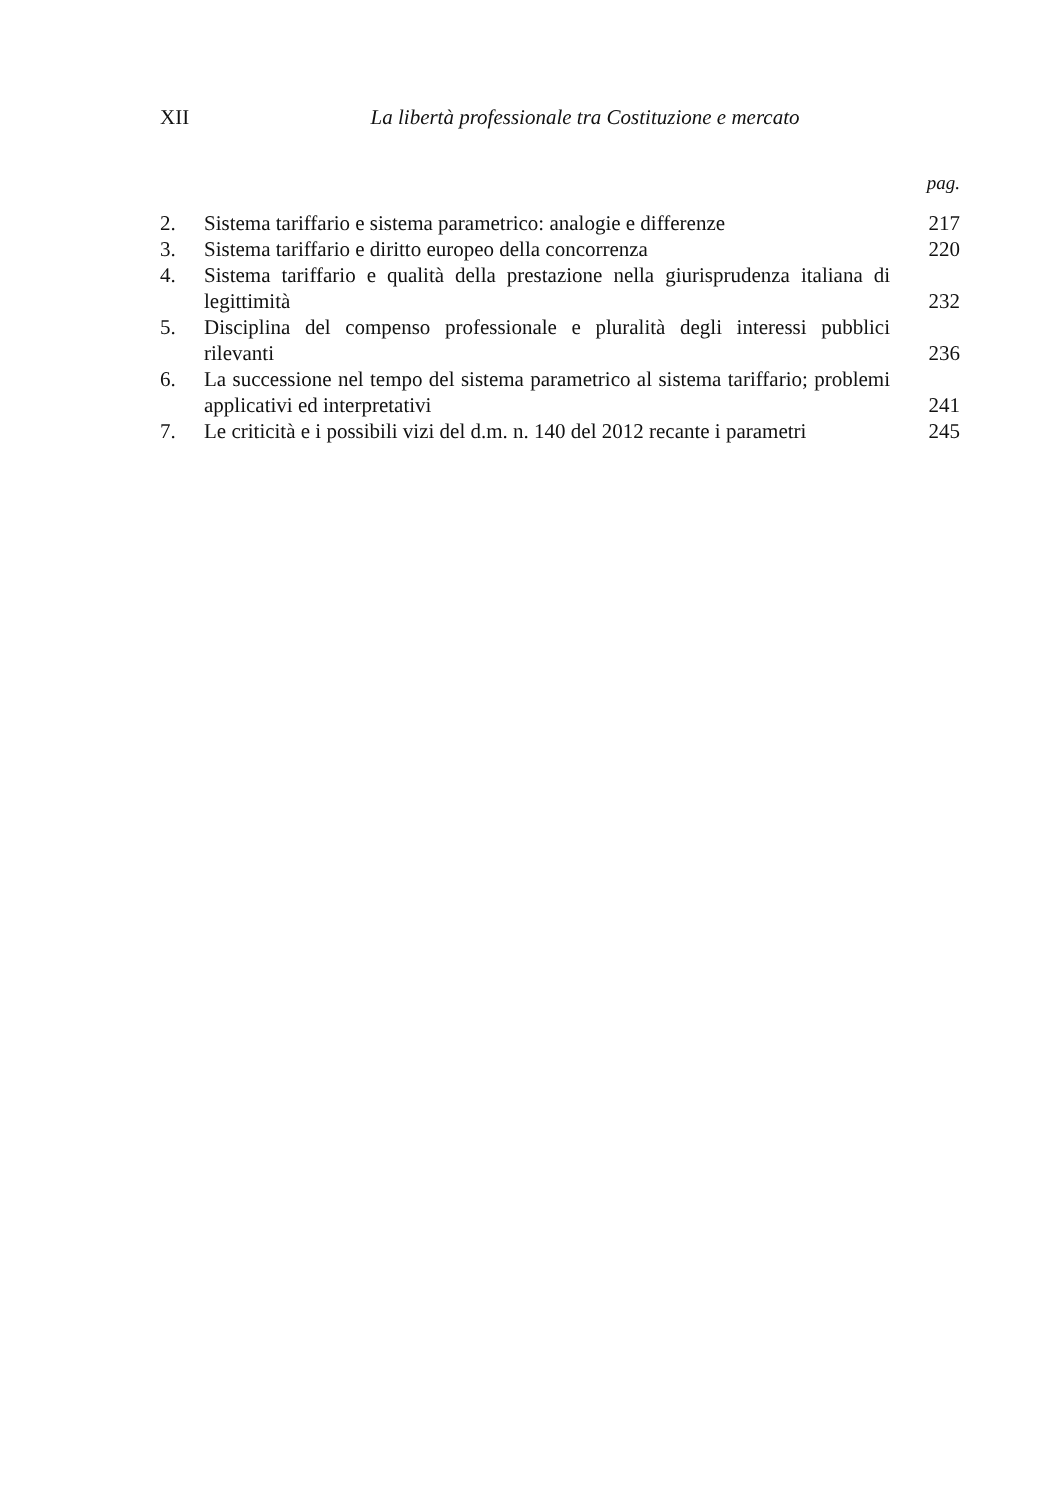XII La libertà professionale tra Costituzione e mercato
pag.
2. Sistema tariffario e sistema parametrico: analogie e differenze 217
3. Sistema tariffario e diritto europeo della concorrenza 220
4. Sistema tariffario e qualità della prestazione nella giurisprudenza italiana di legittimità 232
5. Disciplina del compenso professionale e pluralità degli interessi pubblici rilevanti 236
6. La successione nel tempo del sistema parametrico al sistema tariffario; problemi applicativi ed interpretativi 241
7. Le criticità e i possibili vizi del d.m. n. 140 del 2012 recante i parametri 245